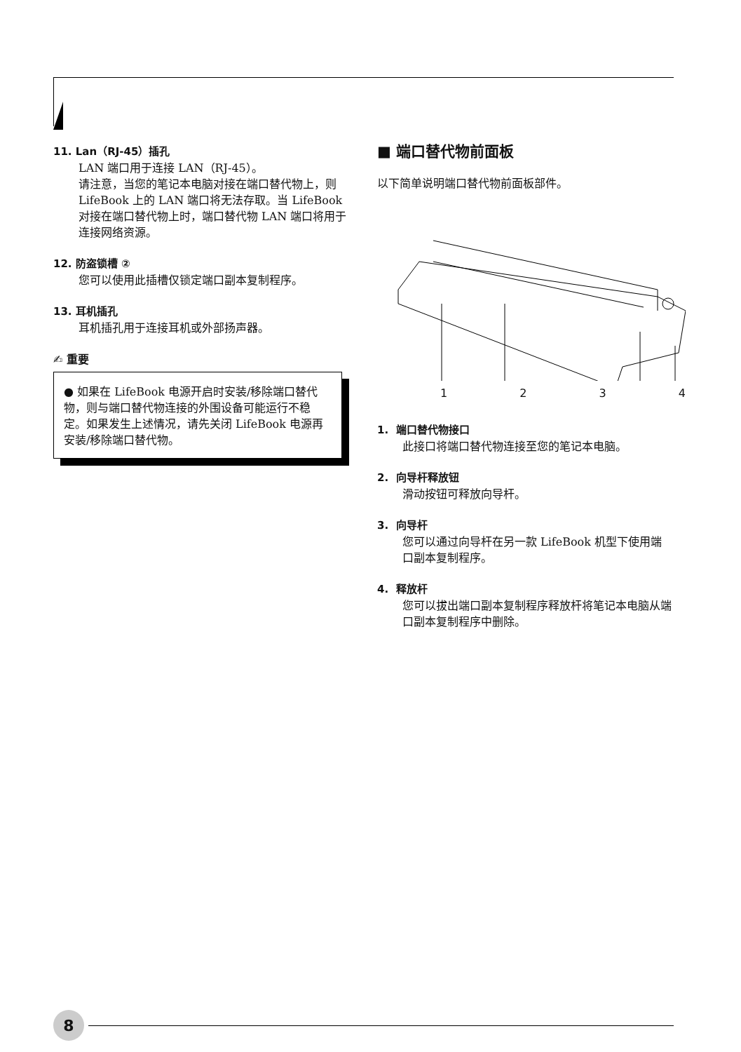11. Lan（RJ-45）插孔
LAN 端口用于连接 LAN（RJ-45）。
请注意，当您的笔记本电脑对接在端口替代物上，则 LifeBook 上的 LAN 端口将无法存取。当 LifeBook 对接在端口替代物上时，端口替代物 LAN 端口将用于连接网络资源。
12. 防盗锁槽 ②
您可以使用此插槽仅锁定端口副本复制程序。
13. 耳机插孔
耳机插孔用于连接耳机或外部扬声器。
✍ 重要
● 如果在 LifeBook 电源开启时安装/移除端口替代物，则与端口替代物连接的外围设备可能运行不稳定。如果发生上述情况，请先关闭 LifeBook 电源再安装/移除端口替代物。
■ 端口替代物前面板
以下简单说明端口替代物前面板部件。
1234
1. 端口替代物接口
此接口将端口替代物连接至您的笔记本电脑。
2. 向导杆释放钮
滑动按钮可释放向导杆。
3. 向导杆
您可以通过向导杆在另一款 LifeBook 机型下使用端口副本复制程序。
4. 释放杆
您可以拔出端口副本复制程序释放杆将笔记本电脑从端口副本复制程序中删除。
8